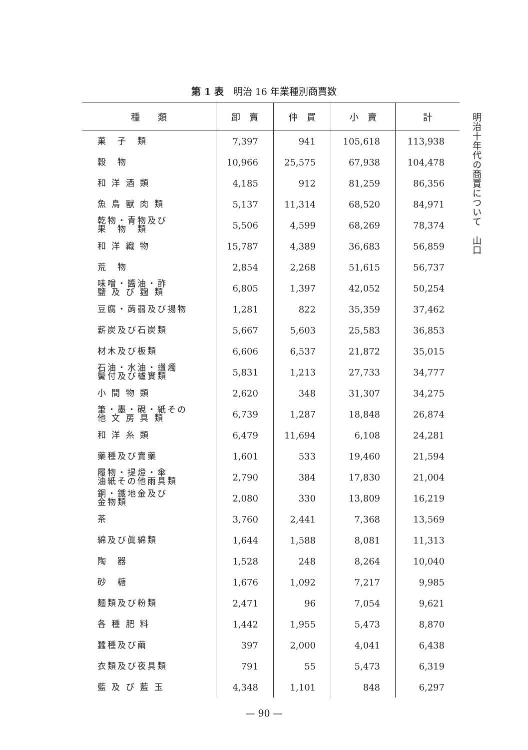第 1 表　明治 16 年業種別商賈数
明治十年代の商賈について　山口
| 種 類 | 卸 賣 | 仲 買 | 小 賣 | 計 |
| --- | --- | --- | --- | --- |
| 菓 子 類 | 7,397 | 941 | 105,618 | 113,938 |
| 穀 物 | 10,966 | 25,575 | 67,938 | 104,478 |
| 和 洋 酒 類 | 4,185 | 912 | 81,259 | 86,356 |
| 魚 鳥 獸 肉 類 | 5,137 | 11,314 | 68,520 | 84,971 |
| 乾物・青物及び 果 物 類 | 5,506 | 4,599 | 68,269 | 78,374 |
| 和 洋 織 物 | 15,787 | 4,389 | 36,683 | 56,859 |
| 荒 物 | 2,854 | 2,268 | 51,615 | 56,737 |
| 味噌・醬油・酢 鹽 及 び 麹 類 | 6,805 | 1,397 | 42,052 | 50,254 |
| 豆腐・蒟蒻及び揚物 | 1,281 | 822 | 35,359 | 37,462 |
| 薪炭及び石炭類 | 5,667 | 5,603 | 25,583 | 36,853 |
| 材木及び板類 | 6,606 | 6,537 | 21,872 | 35,015 |
| 石油・水油・蠟燭 鬢付及び櫨實類 | 5,831 | 1,213 | 27,733 | 34,777 |
| 小 間 物 類 | 2,620 | 348 | 31,307 | 34,275 |
| 筆・墨・硯・紙その 他 文 房 具 類 | 6,739 | 1,287 | 18,848 | 26,874 |
| 和 洋 糸 類 | 6,479 | 11,694 | 6,108 | 24,281 |
| 藥種及び賣藥 | 1,601 | 533 | 19,460 | 21,594 |
| 履物・提燈・傘 油紙その他雨具類 | 2,790 | 384 | 17,830 | 21,004 |
| 銅・鐵地金及び 金物類 | 2,080 | 330 | 13,809 | 16,219 |
| 茶 | 3,760 | 2,441 | 7,368 | 13,569 |
| 綿及び眞綿類 | 1,644 | 1,588 | 8,081 | 11,313 |
| 陶 器 | 1,528 | 248 | 8,264 | 10,040 |
| 砂 糖 | 1,676 | 1,092 | 7,217 | 9,985 |
| 麵類及び粉類 | 2,471 | 96 | 7,054 | 9,621 |
| 各 種 肥 料 | 1,442 | 1,955 | 5,473 | 8,870 |
| 蠶種及び繭 | 397 | 2,000 | 4,041 | 6,438 |
| 衣類及び夜具類 | 791 | 55 | 5,473 | 6,319 |
| 藍 及 び 藍 玉 | 4,348 | 1,101 | 848 | 6,297 |
— 90 —